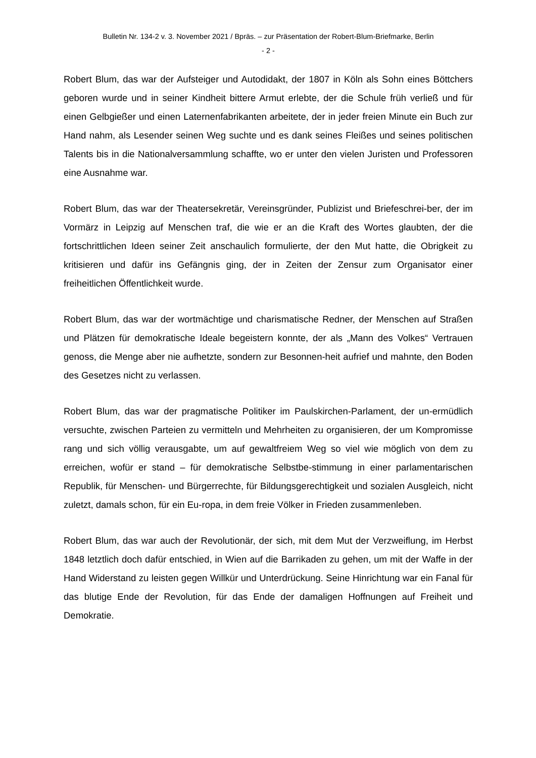Bulletin Nr. 134-2 v. 3. November 2021 / Bpräs. – zur Präsentation der Robert-Blum-Briefmarke, Berlin
- 2 -
Robert Blum, das war der Aufsteiger und Autodidakt, der 1807 in Köln als Sohn eines Böttchers geboren wurde und in seiner Kindheit bittere Armut erlebte, der die Schule früh verließ und für einen Gelbgießer und einen Laternenfabrikanten arbeitete, der in jeder freien Minute ein Buch zur Hand nahm, als Lesender seinen Weg suchte und es dank seines Fleißes und seines politischen Talents bis in die Nationalversammlung schaffte, wo er unter den vielen Juristen und Professoren eine Ausnahme war.
Robert Blum, das war der Theatersekretär, Vereinsgründer, Publizist und Briefeschrei-ber, der im Vormärz in Leipzig auf Menschen traf, die wie er an die Kraft des Wortes glaubten, der die fortschrittlichen Ideen seiner Zeit anschaulich formulierte, der den Mut hatte, die Obrigkeit zu kritisieren und dafür ins Gefängnis ging, der in Zeiten der Zensur zum Organisator einer freiheitlichen Öffentlichkeit wurde.
Robert Blum, das war der wortmächtige und charismatische Redner, der Menschen auf Straßen und Plätzen für demokratische Ideale begeistern konnte, der als „Mann des Volkes“ Vertrauen genoss, die Menge aber nie aufhetzte, sondern zur Besonnen-heit aufrief und mahnte, den Boden des Gesetzes nicht zu verlassen.
Robert Blum, das war der pragmatische Politiker im Paulskirchen-Parlament, der un-ermüdlich versuchte, zwischen Parteien zu vermitteln und Mehrheiten zu organisieren, der um Kompromisse rang und sich völlig verausgabte, um auf gewaltfreiem Weg so viel wie möglich von dem zu erreichen, wofür er stand – für demokratische Selbstbe-stimmung in einer parlamentarischen Republik, für Menschen- und Bürgerrechte, für Bildungsgerechtigkeit und sozialen Ausgleich, nicht zuletzt, damals schon, für ein Eu-ropa, in dem freie Völker in Frieden zusammenleben.
Robert Blum, das war auch der Revolutionär, der sich, mit dem Mut der Verzweiflung, im Herbst 1848 letztlich doch dafür entschied, in Wien auf die Barrikaden zu gehen, um mit der Waffe in der Hand Widerstand zu leisten gegen Willkür und Unterdrückung. Seine Hinrichtung war ein Fanal für das blutige Ende der Revolution, für das Ende der damaligen Hoffnungen auf Freiheit und Demokratie.